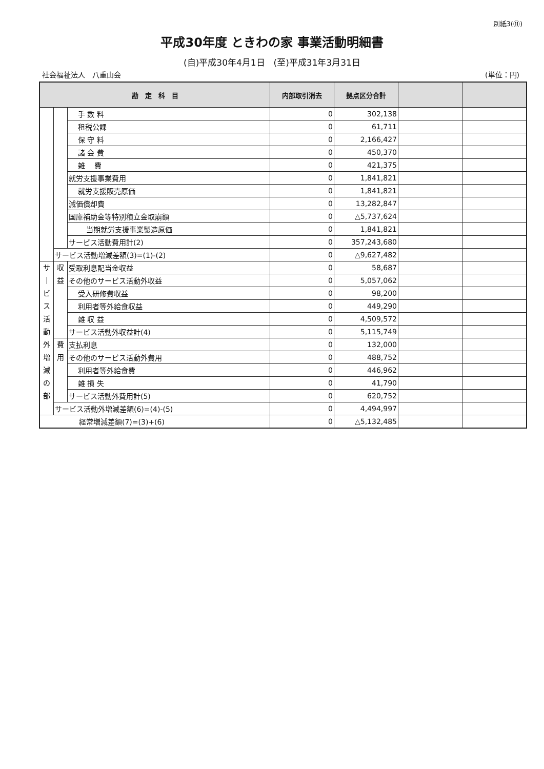別紙3(⑪)
平成30年度 ときわの家 事業活動明細書
(自)平成30年4月1日　(至)平成31年3月31日
社会福祉法人　八重山会 (単位：円)
| 勘 定 科 目 | | | 内部取引消去 | 拠点区分合計 | | |
| --- | --- | --- | --- | --- | --- | --- |
| | | 手 数 料 | 0 | 302,138 | | |
| | | 租税公課 | 0 | 61,711 | | |
| | | 保 守 料 | 0 | 2,166,427 | | |
| | | 諸 会 費 | 0 | 450,370 | | |
| | | 雑 費 | 0 | 421,375 | | |
| | | 就労支援事業費用 | 0 | 1,841,821 | | |
| | | 就労支援販売原価 | 0 | 1,841,821 | | |
| | | 減価償却費 | 0 | 13,282,847 | | |
| | | 国庫補助金等特別積立金取崩額 | 0 | △5,737,624 | | |
| | | 当期就労支援事業製造原価 | 0 | 1,841,821 | | |
| | | サービス活動費用計(2) | 0 | 357,243,680 | | |
| | サービス活動増減差額(3)=(1)-(2) | | 0 | △9,627,482 | | |
| サ ｜ ビ ス 活 動 外 増 減 の 部 | 収 益 | 受取利息配当金収益 | 0 | 58,687 | | |
| | | その他のサービス活動外収益 | 0 | 5,057,062 | | |
| | | 受入研修費収益 | 0 | 98,200 | | |
| | | 利用者等外給食収益 | 0 | 449,290 | | |
| | | 雑 収 益 | 0 | 4,509,572 | | |
| | | サービス活動外収益計(4) | 0 | 5,115,749 | | |
| | 費 用 | 支払利息 | 0 | 132,000 | | |
| | | その他のサービス活動外費用 | 0 | 488,752 | | |
| | | 利用者等外給食費 | 0 | 446,962 | | |
| | | 雑 損 失 | 0 | 41,790 | | |
| | | サービス活動外費用計(5) | 0 | 620,752 | | |
| | サービス活動外増減差額(6)=(4)-(5) | | 0 | 4,494,997 | | |
| 経常増減差額(7)=(3)+(6) | | | 0 | △5,132,485 | | |